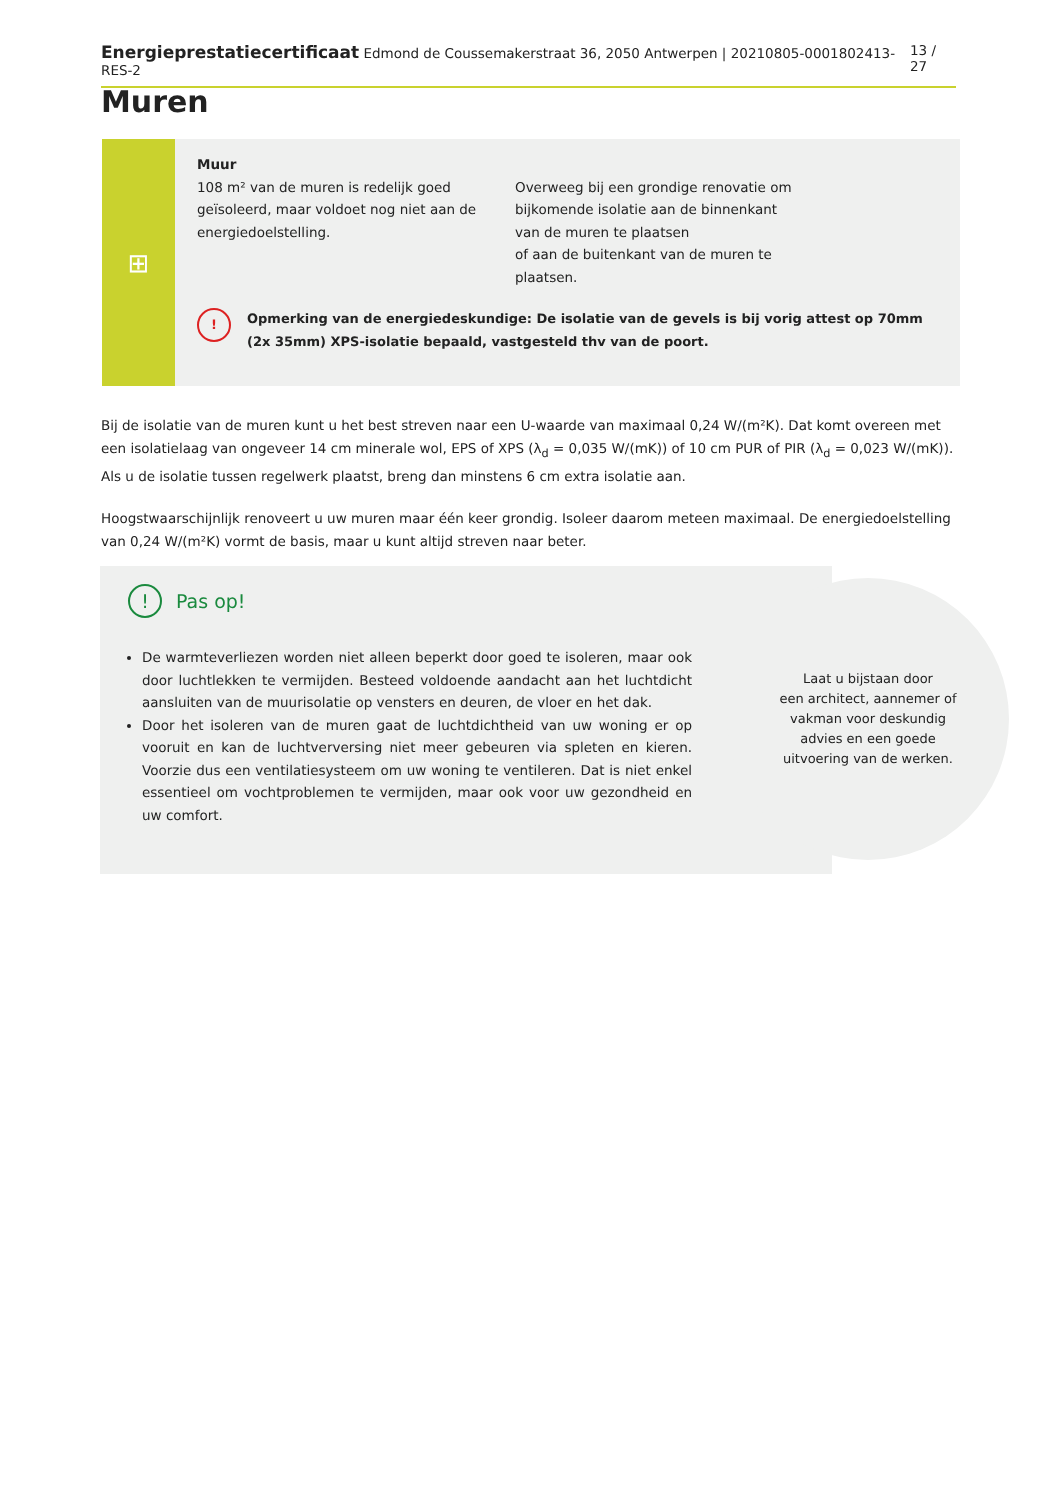Energieprestatiecertificaat Edmond de Coussemakerstraat 36, 2050 Antwerpen | 20210805-0001802413-RES-2 13 / 27
Muren
⊞
Muur
108 m² van de muren is redelijk goed geïsoleerd, maar voldoet nog niet aan de energiedoelstelling.
Overweeg bij een grondige renovatie om bijkomende isolatie aan de binnenkant van de muren te plaatsen
of aan de buitenkant van de muren te plaatsen.
! Opmerking van de energiedeskundige: De isolatie van de gevels is bij vorig attest op 70mm (2x 35mm) XPS-isolatie bepaald, vastgesteld thv van de poort.
Bij de isolatie van de muren kunt u het best streven naar een U-waarde van maximaal 0,24 W/(m²K). Dat komt overeen met een isolatielaag van ongeveer 14 cm minerale wol, EPS of XPS (λ<sub>d</sub> = 0,035 W/(mK)) of 10 cm PUR of PIR (λ<sub>d</sub> = 0,023 W/(mK)). Als u de isolatie tussen regelwerk plaatst, breng dan minstens 6 cm extra isolatie aan.
Hoogstwaarschijnlijk renoveert u uw muren maar één keer grondig. Isoleer daarom meteen maximaal. De energiedoelstelling van 0,24 W/(m²K) vormt de basis, maar u kunt altijd streven naar beter.
! Pas op!
De warmteverliezen worden niet alleen beperkt door goed te isoleren, maar ook door luchtlekken te vermijden. Besteed voldoende aandacht aan het luchtdicht aansluiten van de muurisolatie op vensters en deuren, de vloer en het dak.
Door het isoleren van de muren gaat de luchtdichtheid van uw woning er op vooruit en kan de luchtverversing niet meer gebeuren via spleten en kieren. Voorzie dus een ventilatiesysteem om uw woning te ventileren. Dat is niet enkel essentieel om vochtproblemen te vermijden, maar ook voor uw gezondheid en uw comfort.
Laat u bijstaan door
een architect, aannemer of
vakman voor deskundig
advies en een goede
uitvoering van de werken.